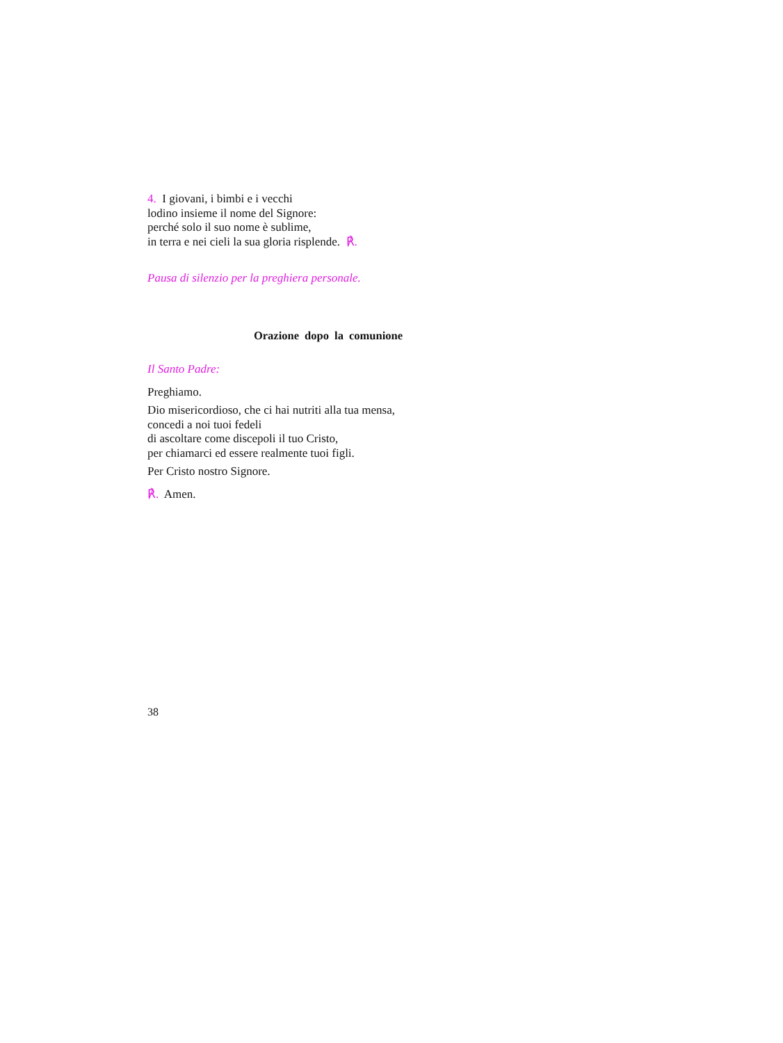4. I giovani, i bimbi e i vecchi
lodino insieme il nome del Signore:
perché solo il suo nome è sublime,
in terra e nei cieli la sua gloria risplende. ℟.
Pausa di silenzio per la preghiera personale.
Orazione dopo la comunione
Il Santo Padre:
Preghiamo.
Dio misericordioso, che ci hai nutriti alla tua mensa,
concedi a noi tuoi fedeli
di ascoltare come discepoli il tuo Cristo,
per chiamarci ed essere realmente tuoi figli.
Per Cristo nostro Signore.
℟. Amen.
38